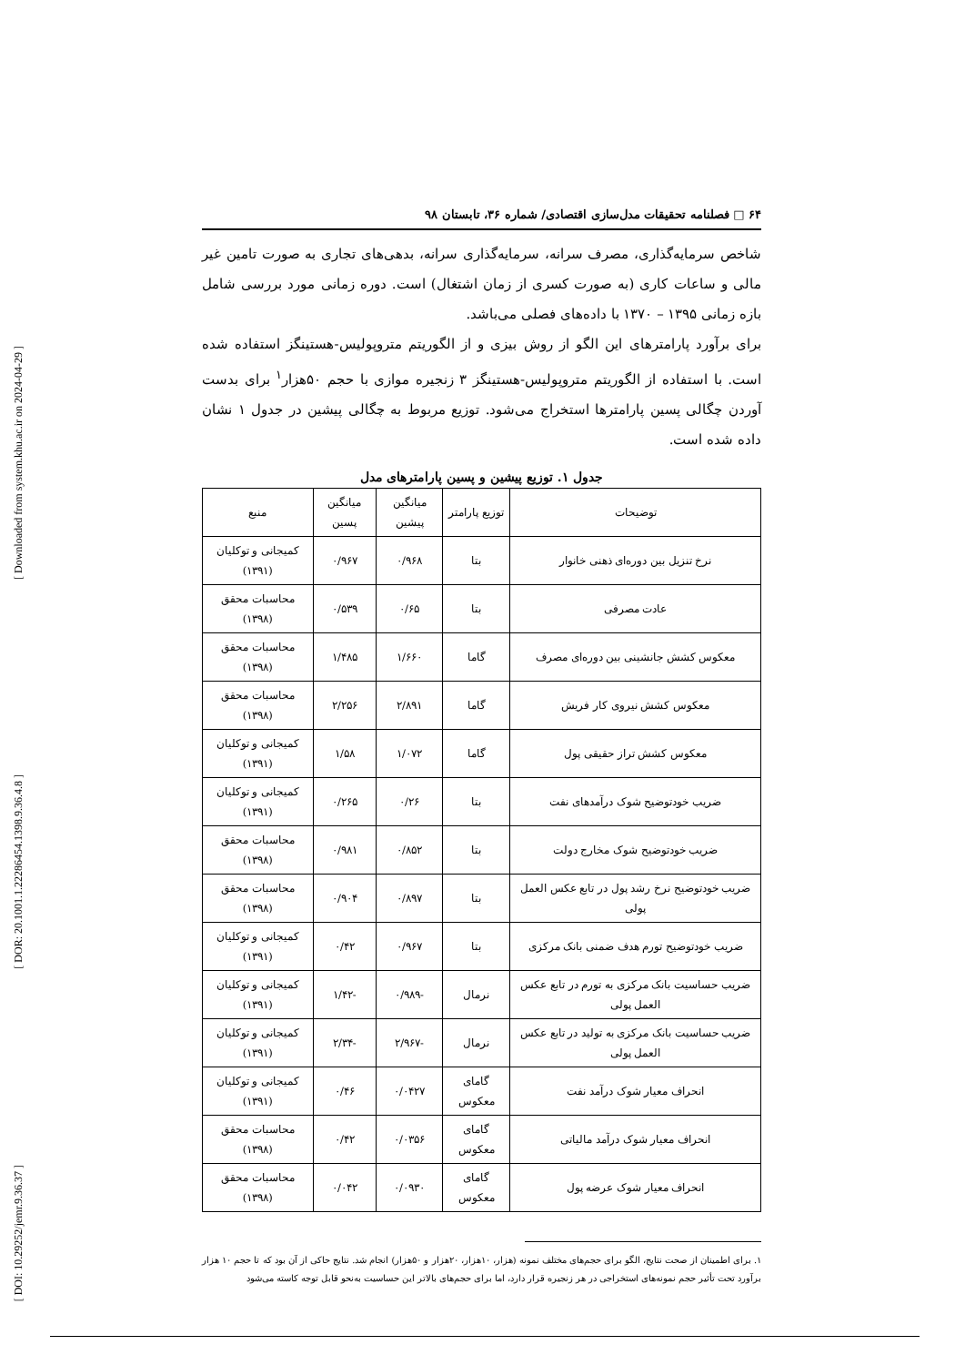[ Downloaded from system.khu.ac.ir on 2024-04-29 ]
[ DOR: 20.1001.1.22286454.1398.9.36.4.8 ]
[ DOI: 10.29252/jemr.9.36.37 ]
۶۴ □ فصلنامه تحقیقات مدل‌سازی اقتصادی/ شماره ۳۶، تابستان ۹۸
شاخص سرمایه‌گذاری، مصرف سرانه، سرمایه‌گذاری سرانه، بدهی‌های تجاری به صورت تامین غیر مالی و ساعات کاری (به صورت کسری از زمان اشتغال) است. دوره زمانی مورد بررسی شامل بازه زمانی ۱۳۹۵ – ۱۳۷۰ با داده‌های فصلی می‌باشد.
برای برآورد پارامترهای این الگو از روش بیزی و از الگوریتم متروپولیس-هستینگز استفاده شده است. با استفاده از الگوریتم متروپولیس-هستینگز ۳ زنجیره موازی با حجم ۵۰هزار<sup>۱</sup> برای بدست آوردن چگالی پسین پارامترها استخراج می‌شود. توزیع مربوط به چگالی پیشین در جدول ۱ نشان داده شده است.
جدول ۱. توزیع پیشین و پسین پارامترهای مدل
| توضیحات | توزیع پارامتر | میانگین پیشین | میانگین پسین | منبع |
| --- | --- | --- | --- | --- |
| نرخ تنزیل بین دوره‌ای ذهنی خانوار | بتا | ۰/۹۶۸ | ۰/۹۶۷ | کمیجانی و توکلیان (۱۳۹۱) |
| عادت مصرفی | بتا | ۰/۶۵ | ۰/۵۳۹ | محاسبات محقق (۱۳۹۸) |
| معکوس کشش جانشینی بین دوره‌ای مصرف | گاما | ۱/۶۶۰ | ۱/۴۸۵ | محاسبات محقق (۱۳۹۸) |
| معکوس کشش نیروی کار فریش | گاما | ۲/۸۹۱ | ۲/۲۵۶ | محاسبات محقق (۱۳۹۸) |
| معکوس کشش تراز حقیقی پول | گاما | ۱/۰۷۲ | ۱/۵۸ | کمیجانی و توکلیان (۱۳۹۱) |
| ضریب خودتوضیح شوک درآمدهای نفت | بتا | ۰/۲۶ | ۰/۲۶۵ | کمیجانی و توکلیان (۱۳۹۱) |
| ضریب خودتوضیح شوک مخارج دولت | بتا | ۰/۸۵۲ | ۰/۹۸۱ | محاسبات محقق (۱۳۹۸) |
| ضریب خودتوضیح نرخ رشد پول در تابع عکس العمل پولی | بتا | ۰/۸۹۷ | ۰/۹۰۴ | محاسبات محقق (۱۳۹۸) |
| ضریب خودتوضیح تورم هدف ضمنی بانک مرکزی | بتا | ۰/۹۶۷ | ۰/۴۲ | کمیجانی و توکلیان (۱۳۹۱) |
| ضریب حساسیت بانک مرکزی به تورم در تابع عکس العمل پولی | نرمال | -۰/۹۸۹ | -۱/۴۲ | کمیجانی و توکلیان (۱۳۹۱) |
| ضریب حساسیت بانک مرکزی به تولید در تابع عکس العمل پولی | نرمال | -۲/۹۶۷ | -۲/۳۴ | کمیجانی و توکلیان (۱۳۹۱) |
| انحراف معیار شوک درآمد نفت | گامای معکوس | ۰/۰۴۲۷ | ۰/۴۶ | کمیجانی و توکلیان (۱۳۹۱) |
| انحراف معیار شوک درآمد مالیاتی | گامای معکوس | ۰/۰۳۵۶ | ۰/۴۲ | محاسبات محقق (۱۳۹۸) |
| انحراف معیار شوک عرضه پول | گامای معکوس | ۰/۰۹۳۰ | ۰/۰۴۲ | محاسبات محقق (۱۳۹۸) |
۱. برای اطمینان از صحت نتایج، الگو برای حجم‌های مختلف نمونه (هزار، ۱۰هزار، ۲۰هزار و ۵۰هزار) انجام شد. نتایج حاکی از آن بود که تا حجم ۱۰ هزار برآورد تحت تأثیر حجم نمونه‌های استخراجی در هر زنجیره قرار دارد، اما برای حجم‌های بالاتر این حساسیت به‌نحو قابل توجه کاسته می‌شود